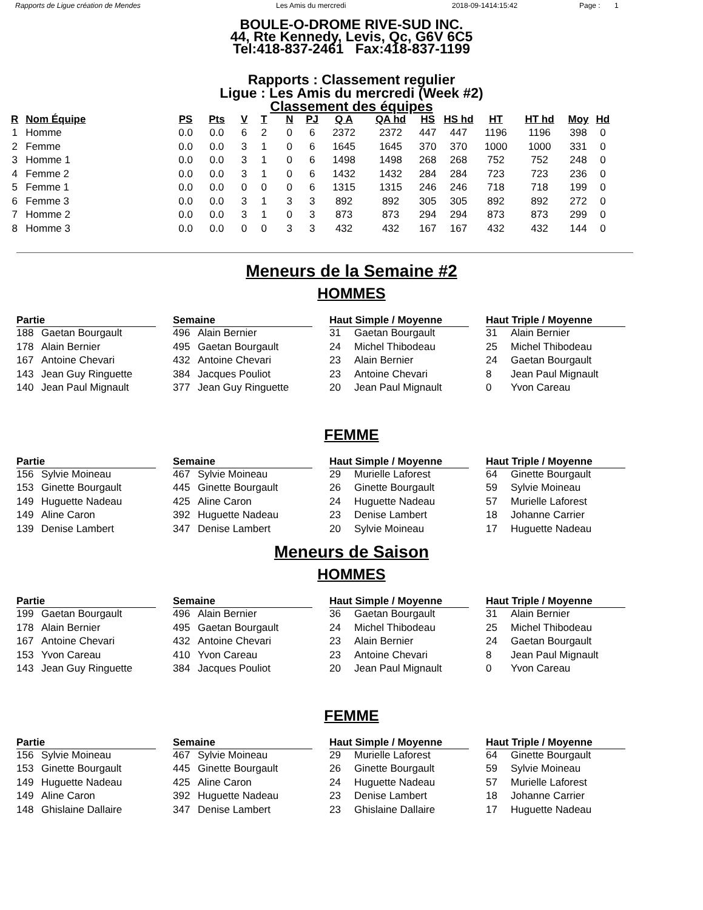Rapports de Ligue création de Mendes Les Amis du mercredi 2018-09-1414:15:42 Page : 1
BOULE-O-DROME RIVE-SUD INC.
44, Rte Kennedy, Levis, Qc, G6V 6C5
Tel:418-837-2461 Fax:418-837-1199
Rapports : Classement regulier
Ligue : Les Amis du mercredi (Week #2)
Classement des équipes
| R | Nom Équipe | PS | Pts | V | T | N | PJ | Q A | QA hd | HS | HS hd | HT | HT hd | Moy | Hd |
| --- | --- | --- | --- | --- | --- | --- | --- | --- | --- | --- | --- | --- | --- | --- | --- |
| 1 | Homme | 0.0 | 0.0 | 6 | 2 | 0 | 6 | 2372 | 2372 | 447 | 447 | 1196 | 1196 | 398 | 0 |
| 2 | Femme | 0.0 | 0.0 | 3 | 1 | 0 | 6 | 1645 | 1645 | 370 | 370 | 1000 | 1000 | 331 | 0 |
| 3 | Homme 1 | 0.0 | 0.0 | 3 | 1 | 0 | 6 | 1498 | 1498 | 268 | 268 | 752 | 752 | 248 | 0 |
| 4 | Femme 2 | 0.0 | 0.0 | 3 | 1 | 0 | 6 | 1432 | 1432 | 284 | 284 | 723 | 723 | 236 | 0 |
| 5 | Femme 1 | 0.0 | 0.0 | 0 | 0 | 0 | 6 | 1315 | 1315 | 246 | 246 | 718 | 718 | 199 | 0 |
| 6 | Femme 3 | 0.0 | 0.0 | 3 | 1 | 3 | 3 | 892 | 892 | 305 | 305 | 892 | 892 | 272 | 0 |
| 7 | Homme 2 | 0.0 | 0.0 | 3 | 1 | 0 | 3 | 873 | 873 | 294 | 294 | 873 | 873 | 299 | 0 |
| 8 | Homme 3 | 0.0 | 0.0 | 0 | 0 | 3 | 3 | 432 | 432 | 167 | 167 | 432 | 432 | 144 | 0 |
Meneurs de la Semaine #2
HOMMES
Partie
188 Gaetan Bourgault
178 Alain Bernier
167 Antoine Chevari
143 Jean Guy Ringuette
140 Jean Paul Mignault
Semaine
496 Alain Bernier
495 Gaetan Bourgault
432 Antoine Chevari
384 Jacques Pouliot
377 Jean Guy Ringuette
Haut Simple / Moyenne
31 Gaetan Bourgault
24 Michel Thibodeau
23 Alain Bernier
23 Antoine Chevari
20 Jean Paul Mignault
Haut Triple / Moyenne
31 Alain Bernier
25 Michel Thibodeau
24 Gaetan Bourgault
8 Jean Paul Mignault
0 Yvon Careau
FEMME
Partie
156 Sylvie Moineau
153 Ginette Bourgault
149 Huguette Nadeau
149 Aline Caron
139 Denise Lambert
Semaine
467 Sylvie Moineau
445 Ginette Bourgault
425 Aline Caron
392 Huguette Nadeau
347 Denise Lambert
Haut Simple / Moyenne
29 Murielle Laforest
26 Ginette Bourgault
24 Huguette Nadeau
23 Denise Lambert
20 Sylvie Moineau
Haut Triple / Moyenne
64 Ginette Bourgault
59 Sylvie Moineau
57 Murielle Laforest
18 Johanne Carrier
17 Huguette Nadeau
Meneurs de Saison
HOMMES
Partie
199 Gaetan Bourgault
178 Alain Bernier
167 Antoine Chevari
153 Yvon Careau
143 Jean Guy Ringuette
Semaine
496 Alain Bernier
495 Gaetan Bourgault
432 Antoine Chevari
410 Yvon Careau
384 Jacques Pouliot
Haut Simple / Moyenne
36 Gaetan Bourgault
24 Michel Thibodeau
23 Alain Bernier
23 Antoine Chevari
20 Jean Paul Mignault
Haut Triple / Moyenne
31 Alain Bernier
25 Michel Thibodeau
24 Gaetan Bourgault
8 Jean Paul Mignault
0 Yvon Careau
FEMME
Partie
156 Sylvie Moineau
153 Ginette Bourgault
149 Huguette Nadeau
149 Aline Caron
148 Ghislaine Dallaire
Semaine
467 Sylvie Moineau
445 Ginette Bourgault
425 Aline Caron
392 Huguette Nadeau
347 Denise Lambert
Haut Simple / Moyenne
29 Murielle Laforest
26 Ginette Bourgault
24 Huguette Nadeau
23 Denise Lambert
23 Ghislaine Dallaire
Haut Triple / Moyenne
64 Ginette Bourgault
59 Sylvie Moineau
57 Murielle Laforest
18 Johanne Carrier
17 Huguette Nadeau